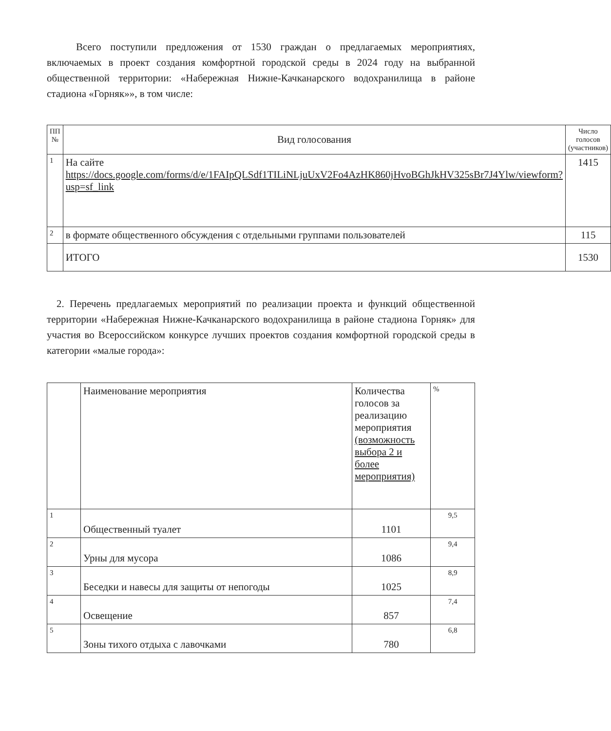Всего поступили предложения от 1530 граждан о предлагаемых мероприятиях, включаемых в проект создания комфортной городской среды в 2024 году на выбранной общественной территории: «Набережная Нижне-Качканарского водохранилища в районе стадиона «Горняк»», в том числе:
| ПП № | Вид голосования | Число голосов (участников) |
| --- | --- | --- |
| 1 | На сайте https://docs.google.com/forms/d/e/1FAIpQLSdf1TILiNLjuUxV2Fo4AzHK860jHvoBGhJkHV325sBr7J4Ylw/viewform?usp=sf_link | 1415 |
| 2 | в формате общественного обсуждения с отдельными группами пользователей | 115 |
| | ИТОГО | 1530 |
2. Перечень предлагаемых мероприятий по реализации проекта и функций общественной территории «Набережная Нижне-Качканарского водохранилища в районе стадиона Горняк» для участия во Всероссийском конкурсе лучших проектов создания комфортной городской среды в категории «малые города»:
| | Наименование мероприятия | Количества голосов за реализацию мероприятия (возможность выбора 2 и более мероприятия) | % |
| --- | --- | --- | --- |
| 1 | Общественный туалет | 1101 | 9,5 |
| 2 | Урны для мусора | 1086 | 9,4 |
| 3 | Беседки и навесы для защиты от непогоды | 1025 | 8,9 |
| 4 | Освещение | 857 | 7,4 |
| 5 | Зоны тихого отдыха с лавочками | 780 | 6,8 |